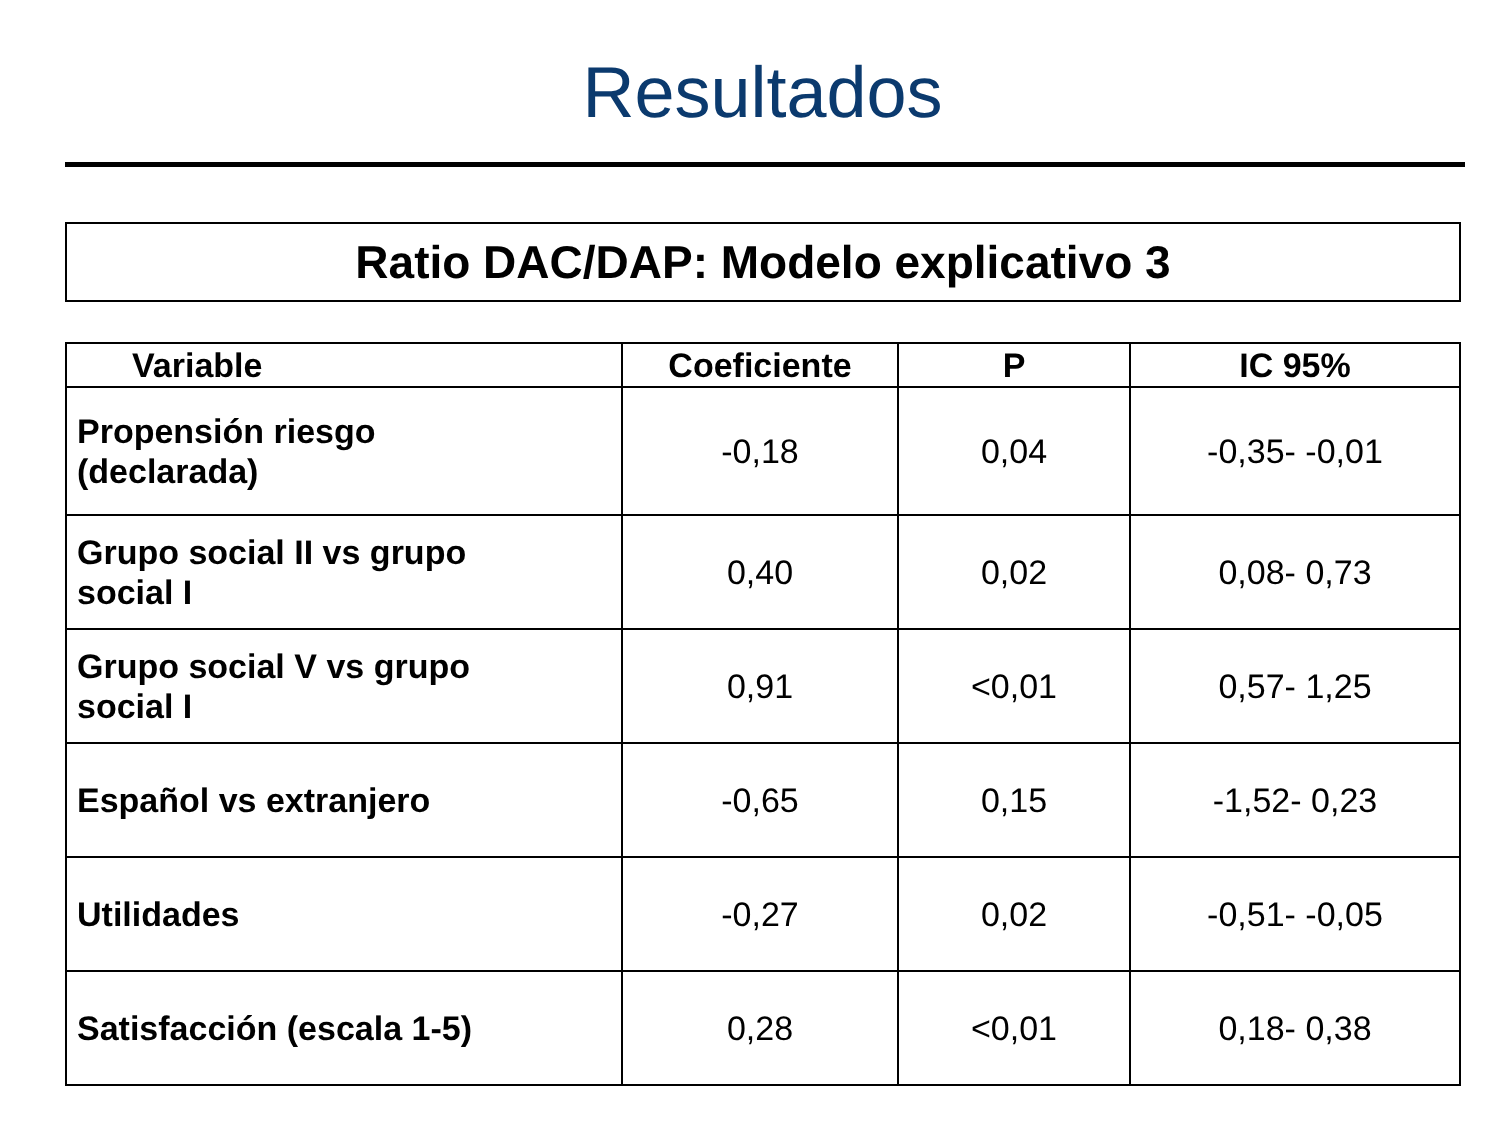Resultados
Ratio DAC/DAP: Modelo explicativo 3
| Variable | Coeficiente | P | IC 95% |
| --- | --- | --- | --- |
| Propensión riesgo (declarada) | -0,18 | 0,04 | -0,35- -0,01 |
| Grupo social II vs grupo social I | 0,40 | 0,02 | 0,08- 0,73 |
| Grupo social V vs grupo social I | 0,91 | <0,01 | 0,57- 1,25 |
| Español vs extranjero | -0,65 | 0,15 | -1,52- 0,23 |
| Utilidades | -0,27 | 0,02 | -0,51- -0,05 |
| Satisfacción (escala 1-5) | 0,28 | <0,01 | 0,18- 0,38 |